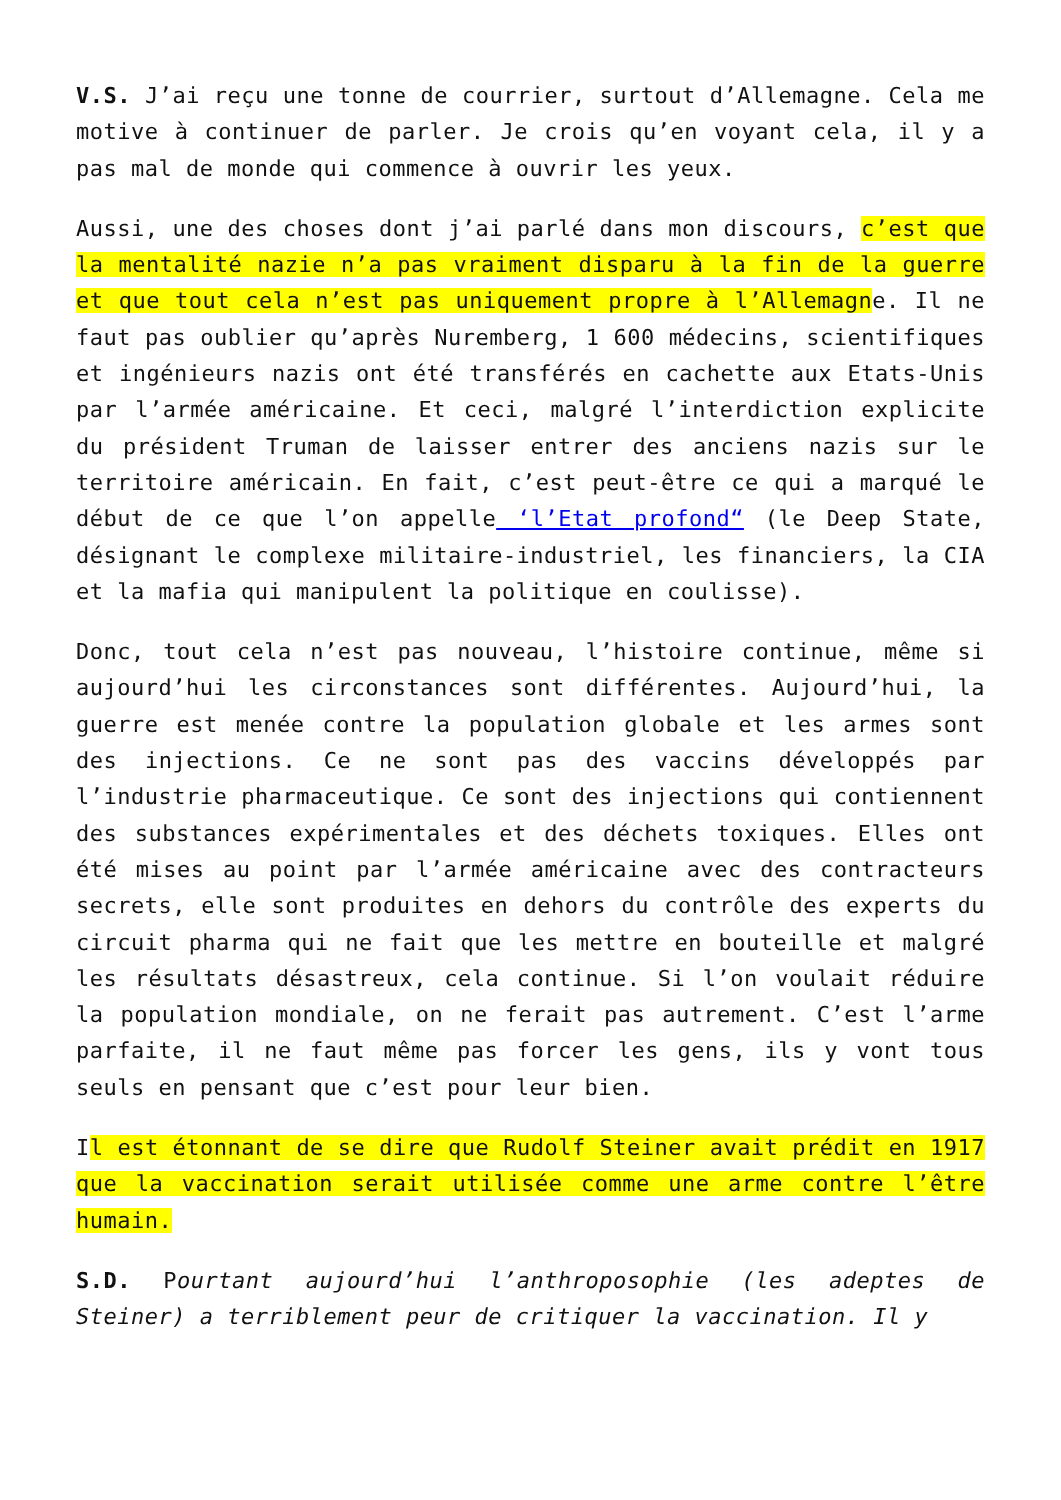V.S. J’ai reçu une tonne de courrier, surtout d’Allemagne. Cela me motive à continuer de parler. Je crois qu’en voyant cela, il y a pas mal de monde qui commence à ouvrir les yeux.
Aussi, une des choses dont j’ai parlé dans mon discours, c’est que la mentalité nazie n’a pas vraiment disparu à la fin de la guerre et que tout cela n’est pas uniquement propre à l’Allemagne. Il ne faut pas oublier qu’après Nuremberg, 1 600 médecins, scientifiques et ingénieurs nazis ont été transférés en cachette aux Etats-Unis par l’armée américaine. Et ceci, malgré l’interdiction explicite du président Truman de laisser entrer des anciens nazis sur le territoire américain. En fait, c’est peut-être ce qui a marqué le début de ce que l’on appelle ‘l’Etat profond“ (le Deep State, désignant le complexe militaire-industriel, les financiers, la CIA et la mafia qui manipulent la politique en coulisse).
Donc, tout cela n’est pas nouveau, l’histoire continue, même si aujourd’hui les circonstances sont différentes. Aujourd’hui, la guerre est menée contre la population globale et les armes sont des injections. Ce ne sont pas des vaccins développés par l’industrie pharmaceutique. Ce sont des injections qui contiennent des substances expérimentales et des déchets toxiques. Elles ont été mises au point par l’armée américaine avec des contracteurs secrets, elle sont produites en dehors du contrôle des experts du circuit pharma qui ne fait que les mettre en bouteille et malgré les résultats désastreux, cela continue. Si l’on voulait réduire la population mondiale, on ne ferait pas autrement. C’est l’arme parfaite, il ne faut même pas forcer les gens, ils y vont tous seuls en pensant que c’est pour leur bien.
Il est étonnant de se dire que Rudolf Steiner avait prédit en 1917 que la vaccination serait utilisée comme une arme contre l’être humain.
S.D. Pourtant aujourd’hui l’anthroposophie (les adeptes de Steiner) a terriblement peur de critiquer la vaccination. Il y